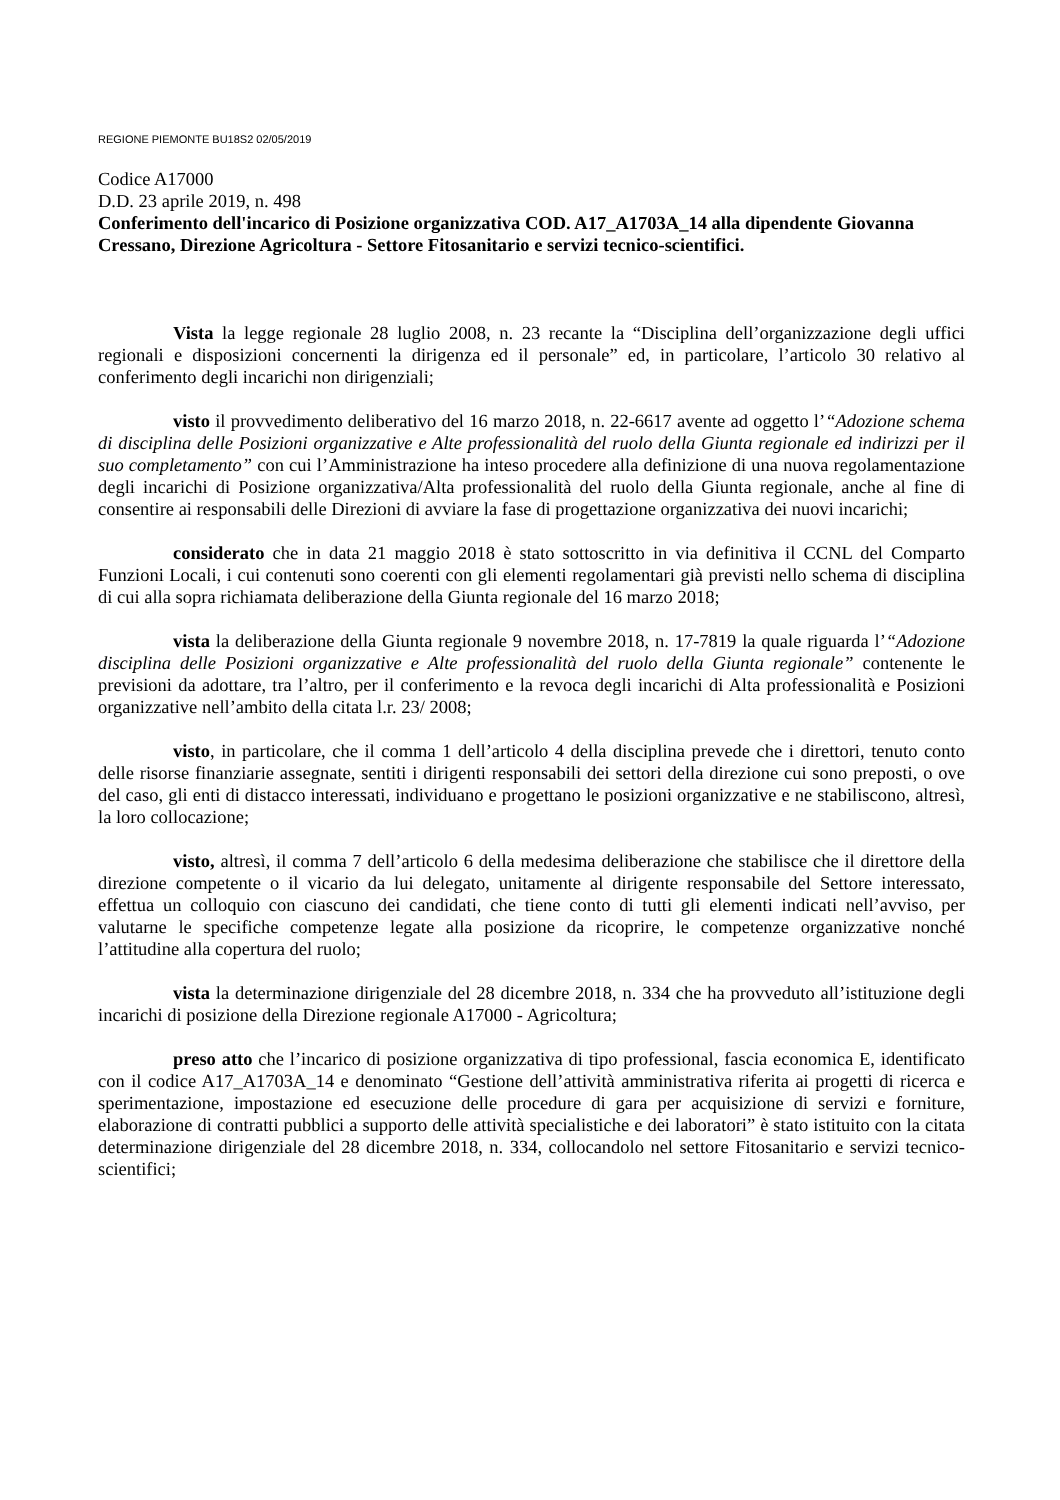REGIONE PIEMONTE BU18S2 02/05/2019
Codice A17000
D.D. 23 aprile 2019, n. 498
Conferimento dell'incarico di Posizione organizzativa COD. A17_A1703A_14 alla dipendente Giovanna Cressano, Direzione Agricoltura - Settore Fitosanitario e servizi tecnico-scientifici.
Vista la legge regionale 28 luglio 2008, n. 23 recante la “Disciplina dell’organizzazione degli uffici regionali e disposizioni concernenti la dirigenza ed il personale” ed, in particolare, l’articolo 30 relativo al conferimento degli incarichi non dirigenziali;
visto il provvedimento deliberativo del 16 marzo 2018, n. 22-6617 avente ad oggetto l’“Adozione schema di disciplina delle Posizioni organizzative e Alte professionalità del ruolo della Giunta regionale ed indirizzi per il suo completamento” con cui l’Amministrazione ha inteso procedere alla definizione di una nuova regolamentazione degli incarichi di Posizione organizzativa/Alta professionalità del ruolo della Giunta regionale, anche al fine di consentire ai responsabili delle Direzioni di avviare la fase di progettazione organizzativa dei nuovi incarichi;
considerato che in data 21 maggio 2018 è stato sottoscritto in via definitiva il CCNL del Comparto Funzioni Locali, i cui contenuti sono coerenti con gli elementi regolamentari già previsti nello schema di disciplina di cui alla sopra richiamata deliberazione della Giunta regionale del 16 marzo 2018;
vista la deliberazione della Giunta regionale 9 novembre 2018, n. 17-7819 la quale riguarda l’“Adozione disciplina delle Posizioni organizzative e Alte professionalità del ruolo della Giunta regionale” contenente le previsioni da adottare, tra l’altro, per il conferimento e la revoca degli incarichi di Alta professionalità e Posizioni organizzative nell’ambito della citata l.r. 23/ 2008;
visto, in particolare, che il comma 1 dell’articolo 4 della disciplina prevede che i direttori, tenuto conto delle risorse finanziarie assegnate, sentiti i dirigenti responsabili dei settori della direzione cui sono preposti, o ove del caso, gli enti di distacco interessati, individuano e progettano le posizioni organizzative e ne stabiliscono, altresì, la loro collocazione;
visto, altresì, il comma 7 dell’articolo 6 della medesima deliberazione che stabilisce che il direttore della direzione competente o il vicario da lui delegato, unitamente al dirigente responsabile del Settore interessato, effettua un colloquio con ciascuno dei candidati, che tiene conto di tutti gli elementi indicati nell’avviso, per valutarne le specifiche competenze legate alla posizione da ricoprire, le competenze organizzative nonché l’attitudine alla copertura del ruolo;
vista la determinazione dirigenziale del 28 dicembre 2018, n. 334 che ha provveduto all’istituzione degli incarichi di posizione della Direzione regionale A17000 - Agricoltura;
preso atto che l’incarico di posizione organizzativa di tipo professional, fascia economica E, identificato con il codice A17_A1703A_14 e denominato “Gestione dell’attività amministrativa riferita ai progetti di ricerca e sperimentazione, impostazione ed esecuzione delle procedure di gara per acquisizione di servizi e forniture, elaborazione di contratti pubblici a supporto delle attività specialistiche e dei laboratori” è stato istituito con la citata determinazione dirigenziale del 28 dicembre 2018, n. 334, collocandolo nel settore Fitosanitario e servizi tecnico-scientifici;